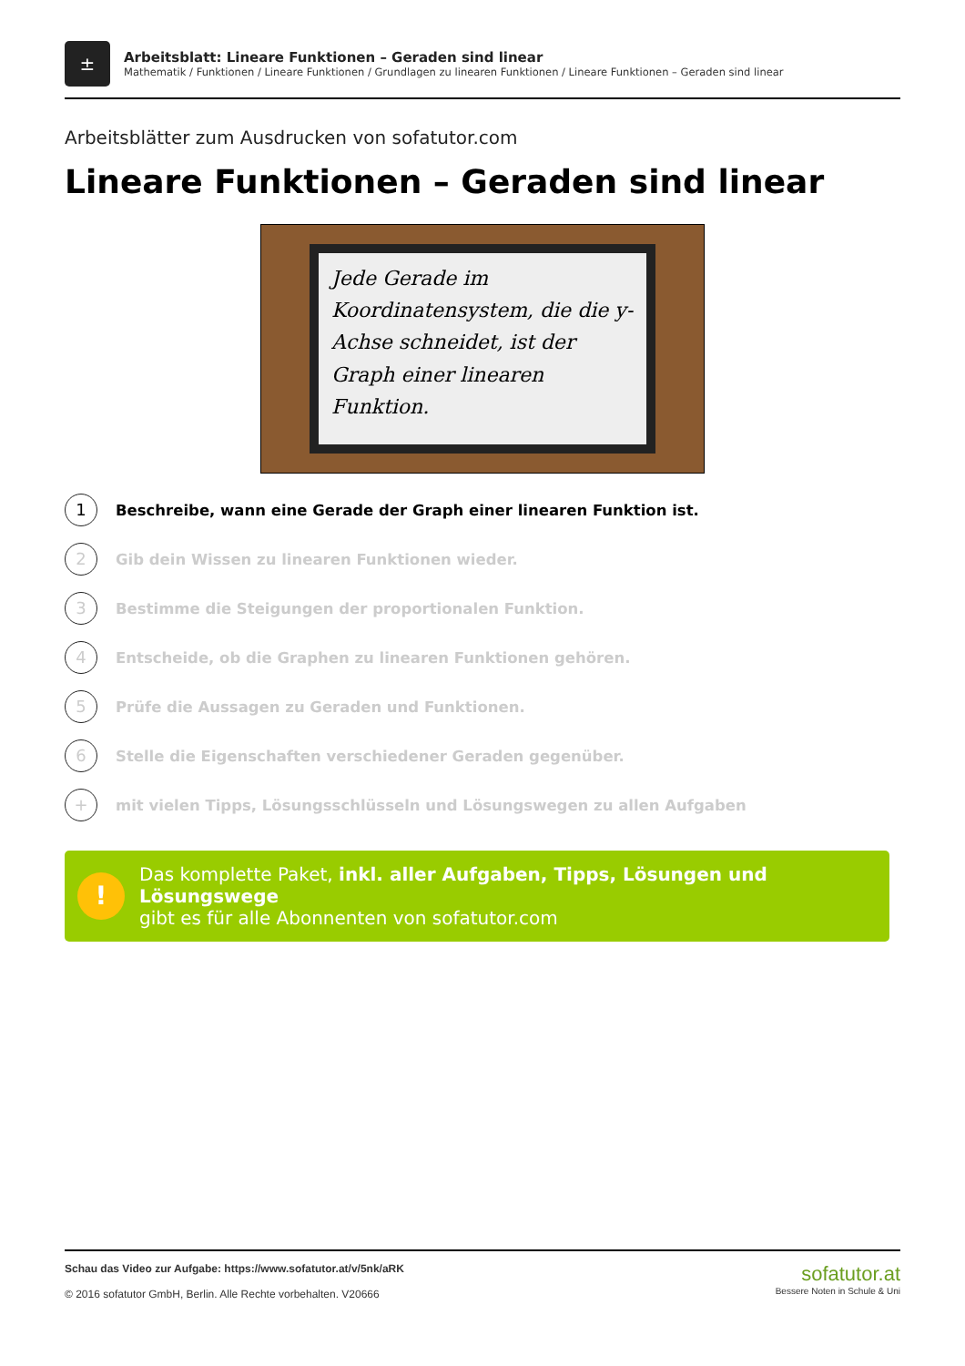±
Arbeitsblatt: Lineare Funktionen – Geraden sind linear
Mathematik / Funktionen / Lineare Funktionen / Grundlagen zu linearen Funktionen / Lineare Funktionen – Geraden sind linear
Arbeitsblätter zum Ausdrucken von sofatutor.com
Lineare Funktionen – Geraden sind linear
Jede Gerade im Koordinatensystem, die die y-Achse schneidet, ist der Graph einer linearen Funktion.
1
Beschreibe, wann eine Gerade der Graph einer linearen Funktion ist.
2
Gib dein Wissen zu linearen Funktionen wieder.
3
Bestimme die Steigungen der proportionalen Funktion.
4
Entscheide, ob die Graphen zu linearen Funktionen gehören.
5
Prüfe die Aussagen zu Geraden und Funktionen.
6
Stelle die Eigenschaften verschiedener Geraden gegenüber.
+
mit vielen Tipps, Lösungsschlüsseln und Lösungswegen zu allen Aufgaben
!
Das komplette Paket, inkl. aller Aufgaben, Tipps, Lösungen und Lösungswege
gibt es für alle Abonnenten von sofatutor.com
Schau das Video zur Aufgabe: https://www.sofatutor.at/v/5nk/aRK
© 2016 sofatutor GmbH, Berlin. Alle Rechte vorbehalten. V20666
sofatutor.at
Bessere Noten in Schule & Uni